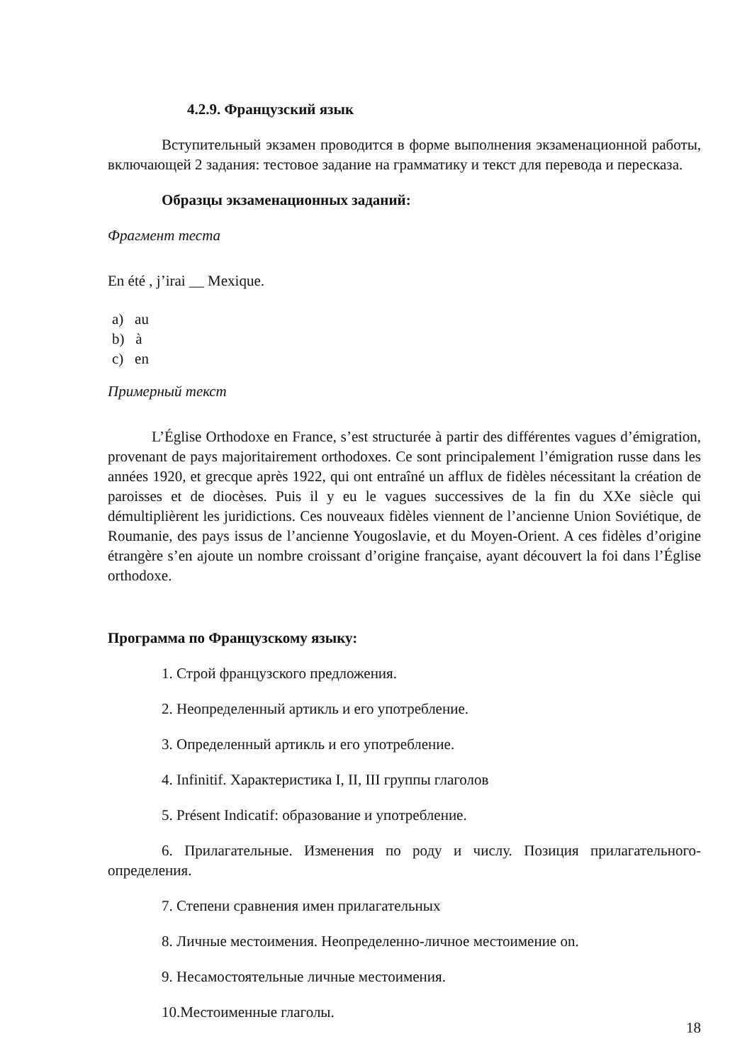4.2.9. Французский язык
Вступительный экзамен проводится в форме выполнения экзаменационной работы, включающей 2 задания: тестовое задание на грамматику и текст для перевода и пересказа.
Образцы экзаменационных заданий:
Фрагмент теста
En été , j’irai __ Mexique.
a) au
b) à
c) en
Примерный текст
L’Église Orthodoxe en France, s’est structurée à partir des différentes vagues d’émigration, provenant de pays majoritairement orthodoxes. Ce sont principalement l’émigration russe dans les années 1920, et grecque après 1922, qui ont entraîné un afflux de fidèles nécessitant la création de paroisses et de diocèses. Puis il y eu le vagues successives de la fin du XXe siècle qui démultiplièrent les juridictions. Ces nouveaux fidèles viennent de l’ancienne Union Soviétique, de Roumanie, des pays issus de l’ancienne Yougoslavie, et du Moyen-Orient. A ces fidèles d’origine étrangère s’en ajoute un nombre croissant d’origine française, ayant découvert la foi dans l’Église orthodoxe.
Программа по Французскому языку:
1. Строй французского предложения.
2. Неопределенный артикль и его употребление.
3. Определенный артикль и его употребление.
4. Infinitif. Характеристика I, II, III группы глаголов
5. Présent Indicatif: образование и употребление.
6. Прилагательные. Изменения по роду и числу. Позиция прилагательного-определения.
7. Степени сравнения имен прилагательных
8. Личные местоимения. Неопределенно-личное местоимение on.
9. Несамостоятельные личные местоимения.
10.Местоименные глаголы.
18